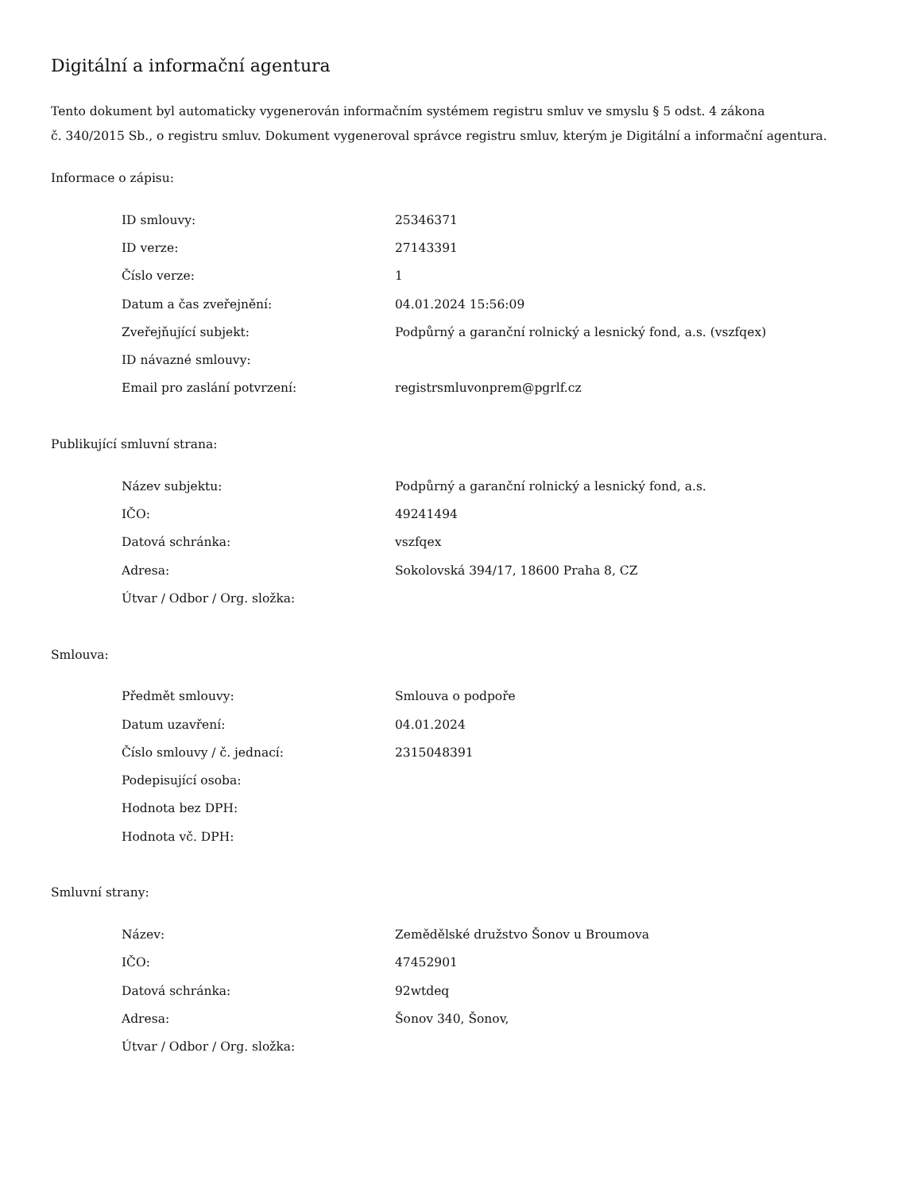Digitální a informační agentura
Tento dokument byl automaticky vygenerován informačním systémem registru smluv ve smyslu § 5 odst. 4 zákona
č. 340/2015 Sb., o registru smluv. Dokument vygeneroval správce registru smluv, kterým je Digitální a informační agentura.
Informace o zápisu:
| ID smlouvy: | 25346371 |
| ID verze: | 27143391 |
| Číslo verze: | 1 |
| Datum a čas zveřejnění: | 04.01.2024 15:56:09 |
| Zveřejňující subjekt: | Podpůrný a garanční rolnický a lesnický fond, a.s. (vszfqex) |
| ID návazné smlouvy: | |
| Email pro zaslání potvrzení: | registrsmluvonprem@pgrlf.cz |
Publikující smluvní strana:
| Název subjektu: | Podpůrný a garanční rolnický a lesnický fond, a.s. |
| IČO: | 49241494 |
| Datová schránka: | vszfqex |
| Adresa: | Sokolovská 394/17, 18600 Praha 8, CZ |
| Útvar / Odbor / Org. složka: | |
Smlouva:
| Předmět smlouvy: | Smlouva o podpoře |
| Datum uzavření: | 04.01.2024 |
| Číslo smlouvy / č. jednací: | 2315048391 |
| Podepisující osoba: | |
| Hodnota bez DPH: | |
| Hodnota vč. DPH: | |
Smluvní strany:
| Název: | Zemědělské družstvo Šonov u Broumova |
| IČO: | 47452901 |
| Datová schránka: | 92wtdeq |
| Adresa: | Šonov 340, Šonov, |
| Útvar / Odbor / Org. složka: | |